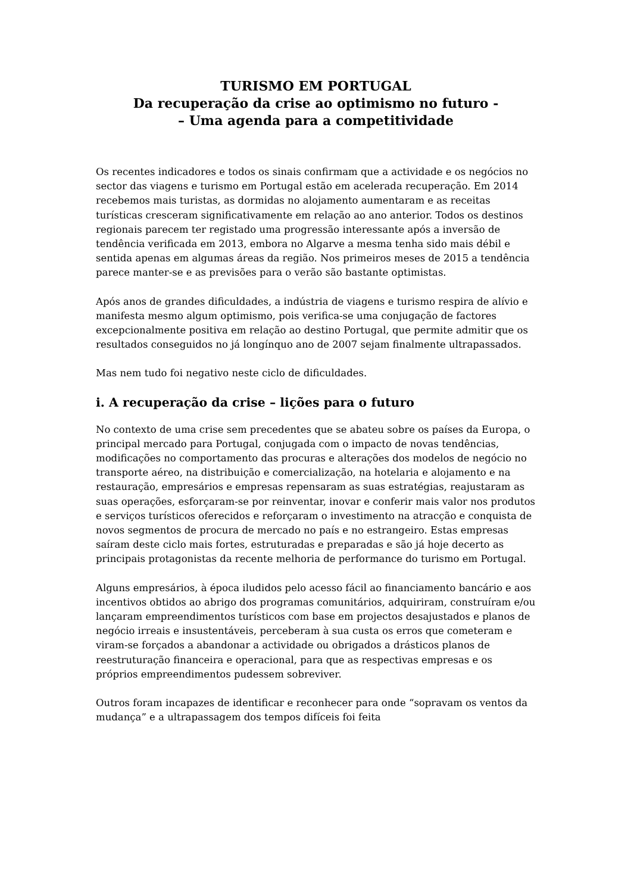TURISMO EM PORTUGAL
Da recuperação da crise ao optimismo no futuro -
– Uma agenda para a competitividade
Os recentes indicadores e todos os sinais confirmam que a actividade e os negócios no sector das viagens e turismo em Portugal estão em acelerada recuperação. Em 2014 recebemos mais turistas, as dormidas no alojamento aumentaram e as receitas turísticas cresceram significativamente em relação ao ano anterior. Todos os destinos regionais parecem ter registado uma progressão interessante após a inversão de tendência verificada em 2013, embora no Algarve a mesma tenha sido mais débil e sentida apenas em algumas áreas da região. Nos primeiros meses de 2015 a tendência parece manter-se e as previsões para o verão são bastante optimistas.
Após anos de grandes dificuldades, a indústria de viagens e turismo respira de alívio e manifesta mesmo algum optimismo, pois verifica-se uma conjugação de factores excepcionalmente positiva em relação ao destino Portugal, que permite admitir que os resultados conseguidos no já longínquo ano de 2007 sejam finalmente ultrapassados.
Mas nem tudo foi negativo neste ciclo de dificuldades.
i. A recuperação da crise – lições para o futuro
No contexto de uma crise sem precedentes que se abateu sobre os países da Europa, o principal mercado para Portugal, conjugada com o impacto de novas tendências, modificações no comportamento das procuras e alterações dos modelos de negócio no transporte aéreo, na distribuição e comercialização, na hotelaria e alojamento e na restauração, empresários e empresas repensaram as suas estratégias, reajustaram as suas operações, esforçaram-se por reinventar, inovar e conferir mais valor nos produtos e serviços turísticos oferecidos e reforçaram o investimento na atracção e conquista de novos segmentos de procura de mercado no país e no estrangeiro. Estas empresas saíram deste ciclo mais fortes, estruturadas e preparadas e são já hoje decerto as principais protagonistas da recente melhoria de performance do turismo em Portugal.
Alguns empresários, à época iludidos pelo acesso fácil ao financiamento bancário e aos incentivos obtidos ao abrigo dos programas comunitários, adquiriram, construíram e/ou lançaram empreendimentos turísticos com base em projectos desajustados e planos de negócio irreais e insustentáveis, perceberam à sua custa os erros que cometeram e viram-se forçados a abandonar a actividade ou obrigados a drásticos planos de reestruturação financeira e operacional, para que as respectivas empresas e os próprios empreendimentos pudessem sobreviver.
Outros foram incapazes de identificar e reconhecer para onde “sopravam os ventos da mudança” e a ultrapassagem dos tempos difíceis foi feita